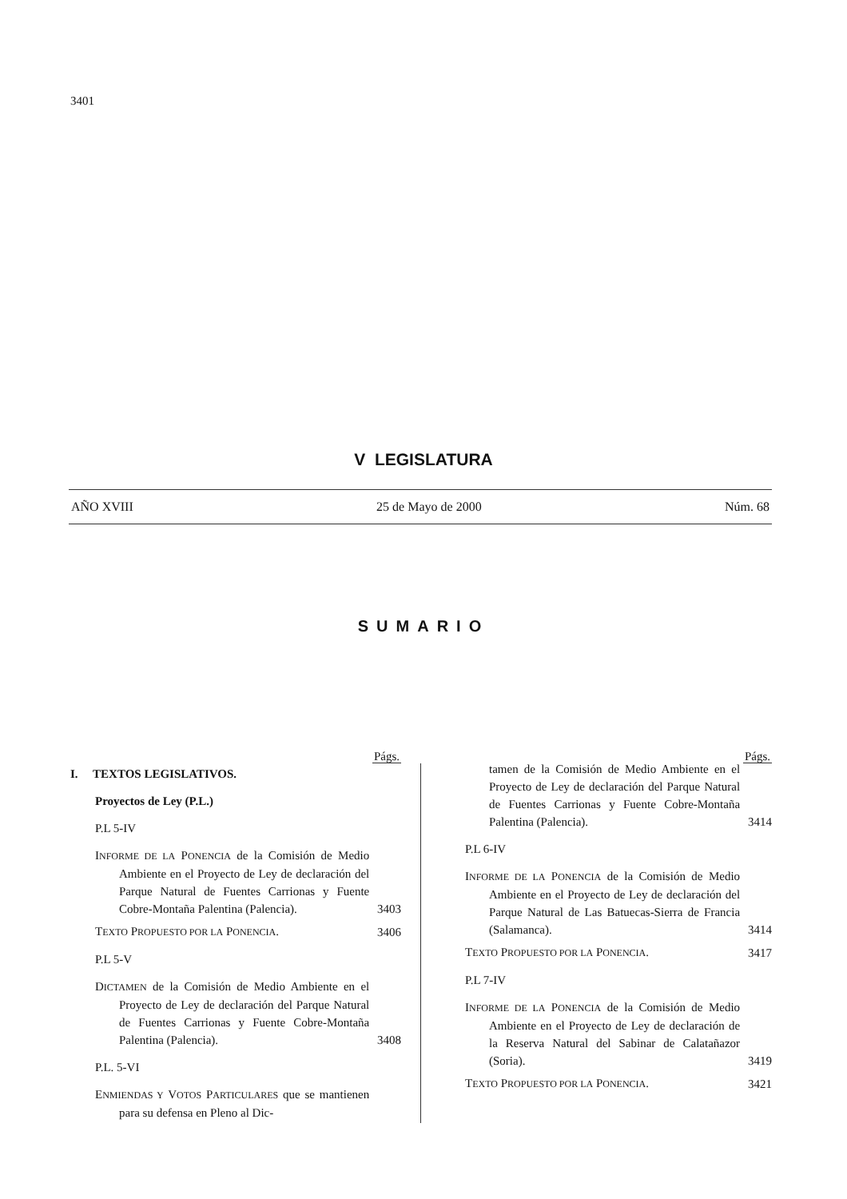3401
V LEGISLATURA
AÑO XVIII 25 de Mayo de 2000 Núm. 68
SUMARIO
Págs.
I. TEXTOS LEGISLATIVOS.
Proyectos de Ley (P.L.)
P.L 5-IV
INFORME DE LA PONENCIA de la Comisión de Medio Ambiente en el Proyecto de Ley de declaración del Parque Natural de Fuentes Carrionas y Fuente Cobre-Montaña Palentina (Palencia).
3403
TEXTO PROPUESTO POR LA PONENCIA. 3406
P.L 5-V
DICTAMEN de la Comisión de Medio Ambiente en el Proyecto de Ley de declaración del Parque Natural de Fuentes Carrionas y Fuente Cobre-Montaña Palentina (Palencia).
3408
P.L. 5-VI
ENMIENDAS Y VOTOS PARTICULARES que se mantienen para su defensa en Pleno al Dic-
Págs.
tamen de la Comisión de Medio Ambiente en el Proyecto de Ley de declaración del Parque Natural de Fuentes Carrionas y Fuente Cobre-Montaña Palentina (Palencia).
3414
P.L 6-IV
INFORME DE LA PONENCIA de la Comisión de Medio Ambiente en el Proyecto de Ley de declaración del Parque Natural de Las Batuecas-Sierra de Francia (Salamanca).
3414
TEXTO PROPUESTO POR LA PONENCIA. 3417
P.L 7-IV
INFORME DE LA PONENCIA de la Comisión de Medio Ambiente en el Proyecto de Ley de declaración de la Reserva Natural del Sabinar de Calatañazor (Soria).
3419
TEXTO PROPUESTO POR LA PONENCIA. 3421